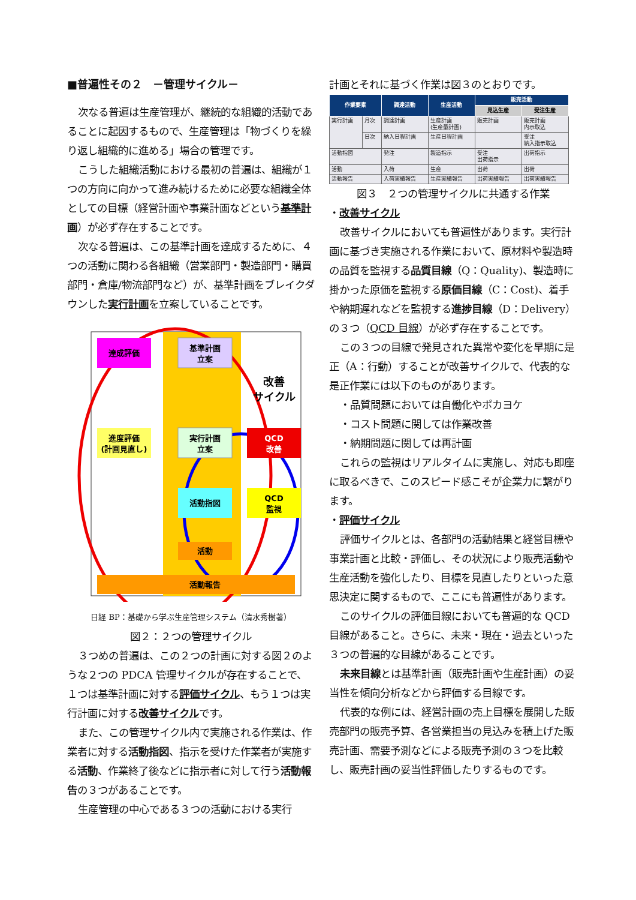■普遍性その２　－管理サイクル－
次なる普遍は生産管理が、継続的な組織的活動であることに起因するもので、生産管理は「物づくりを繰り返し組織的に進める」場合の管理です。
こうした組織活動における最初の普遍は、組織が１つの方向に向かって進み続けるために必要な組織全体としての目標（経営計画や事業計画などという基準計画）が必ず存在することです。
次なる普遍は、この基準計画を達成するために、４つの活動に関わる各組織（営業部門・製造部門・購買部門・倉庫/物流部門など）が、基準計画をブレイクダウンした実行計画を立案していることです。
達成評価
基準計画
立案
進度評価
(計画見直し)
実行計画
立案
QCD
改善
活動指図
QCD
監視
活動
活動報告
改善
サイクル
日経 BP：基礎から学ぶ生産管理システム（清水秀樹著）
図２：２つの管理サイクル
３つめの普遍は、この２つの計画に対する図２のような２つの PDCA 管理サイクルが存在することで、１つは基準計画に対する評価サイクル、もう１つは実行計画に対する改善サイクルです。
また、この管理サイクル内で実施される作業は、作業者に対する活動指図、指示を受けた作業者が実施する活動、作業終了後などに指示者に対して行う活動報告の３つがあることです。
生産管理の中心である３つの活動における実行
計画とそれに基づく作業は図３のとおりです。
| 作業要素 | | 調達活動 | 生産活動 | 販売活動 | |
| --- | --- | --- | --- | --- | --- |
| | | | | 見込生産 | 受注生産 |
| 実行計画 | 月次 | 調達計画 | 生産計画 (生産量計画) | 販売計画 | 販売計画 内示取込 |
| | 日次 | 納入日程計画 | 生産日程計画 | | 受注 納入指示取込 |
| 活動指図 | | 発注 | 製造指示 | 受注 出荷指示 | 出荷指示 |
| 活動 | | 入荷 | 生産 | 出荷 | 出荷 |
| 活動報告 | | 入荷実績報告 | 生産実績報告 | 出荷実績報告 | 出荷実績報告 |
図３　２つの管理サイクルに共通する作業
・改善サイクル
改善サイクルにおいても普遍性があります。実行計画に基づき実施される作業において、原材料や製造時の品質を監視する品質目線（Q：Quality)、製造時に掛かった原価を監視する原価目線（C：Cost)、着手や納期遅れなどを監視する進捗目線（D：Delivery）の３つ（QCD 目線）が必ず存在することです。
この３つの目線で発見された異常や変化を早期に是正（A：行動）することが改善サイクルで、代表的な是正作業には以下のものがあります。
・品質問題においては自働化やポカヨケ
・コスト問題に関しては作業改善
・納期問題に関しては再計画
これらの監視はリアルタイムに実施し、対応も即座に取るべきで、このスピード感こそが企業力に繋がります。
・評価サイクル
評価サイクルとは、各部門の活動結果と経営目標や事業計画と比較・評価し、その状況により販売活動や生産活動を強化したり、目標を見直したりといった意思決定に関するもので、ここにも普遍性があります。
このサイクルの評価目線においても普遍的な QCD 目線があること。さらに、未来・現在・過去といった３つの普遍的な目線があることです。
未来目線とは基準計画（販売計画や生産計画）の妥当性を傾向分析などから評価する目線です。
代表的な例には、経営計画の売上目標を展開した販売部門の販売予算、各営業担当の見込みを積上げた販売計画、需要予測などによる販売予測の３つを比較し、販売計画の妥当性評価したりするものです。